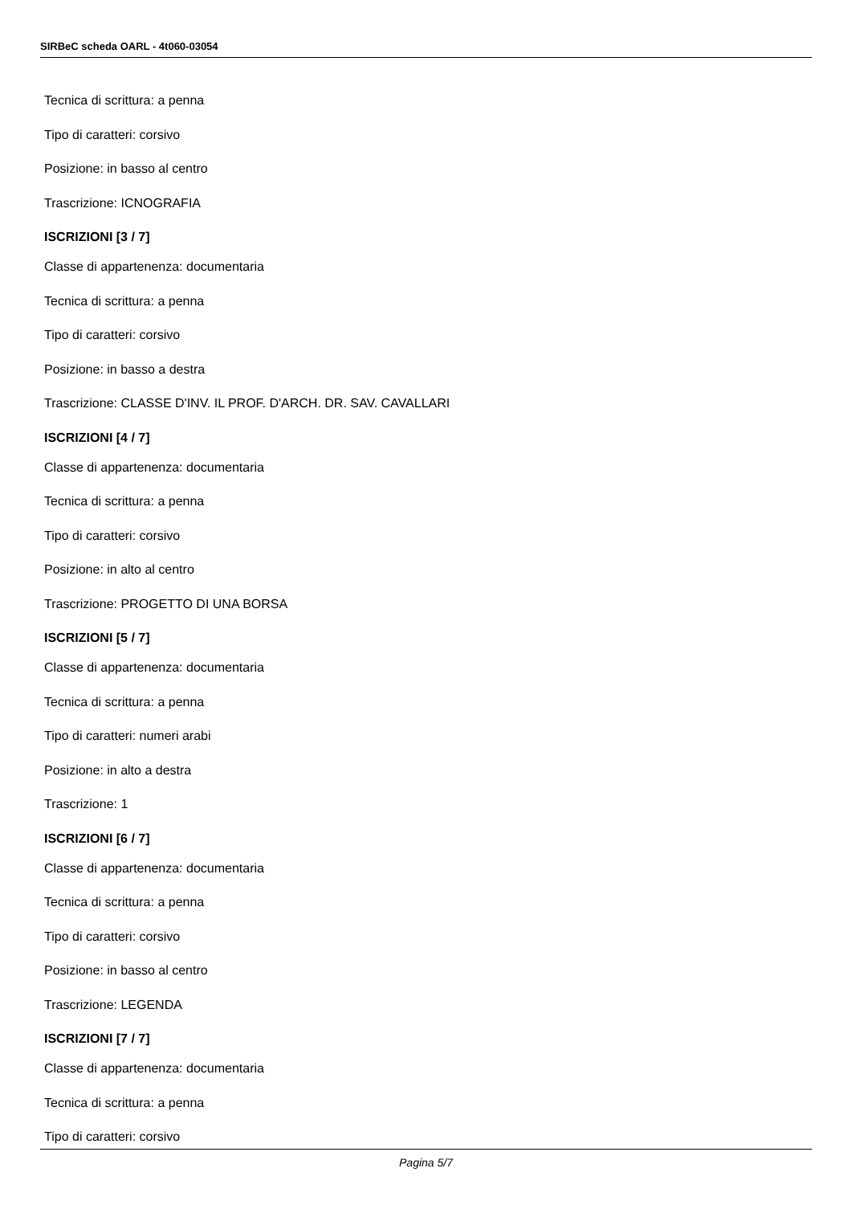SIRBeC scheda OARL - 4t060-03054
Tecnica di scrittura: a penna
Tipo di caratteri: corsivo
Posizione: in basso al centro
Trascrizione: ICNOGRAFIA
ISCRIZIONI [3 / 7]
Classe di appartenenza: documentaria
Tecnica di scrittura: a penna
Tipo di caratteri: corsivo
Posizione: in basso a destra
Trascrizione: CLASSE D'INV. IL PROF. D'ARCH. DR. SAV. CAVALLARI
ISCRIZIONI [4 / 7]
Classe di appartenenza: documentaria
Tecnica di scrittura: a penna
Tipo di caratteri: corsivo
Posizione: in alto al centro
Trascrizione: PROGETTO DI UNA BORSA
ISCRIZIONI [5 / 7]
Classe di appartenenza: documentaria
Tecnica di scrittura: a penna
Tipo di caratteri: numeri arabi
Posizione: in alto a destra
Trascrizione: 1
ISCRIZIONI [6 / 7]
Classe di appartenenza: documentaria
Tecnica di scrittura: a penna
Tipo di caratteri: corsivo
Posizione: in basso al centro
Trascrizione: LEGENDA
ISCRIZIONI [7 / 7]
Classe di appartenenza: documentaria
Tecnica di scrittura: a penna
Tipo di caratteri: corsivo
Pagina 5/7